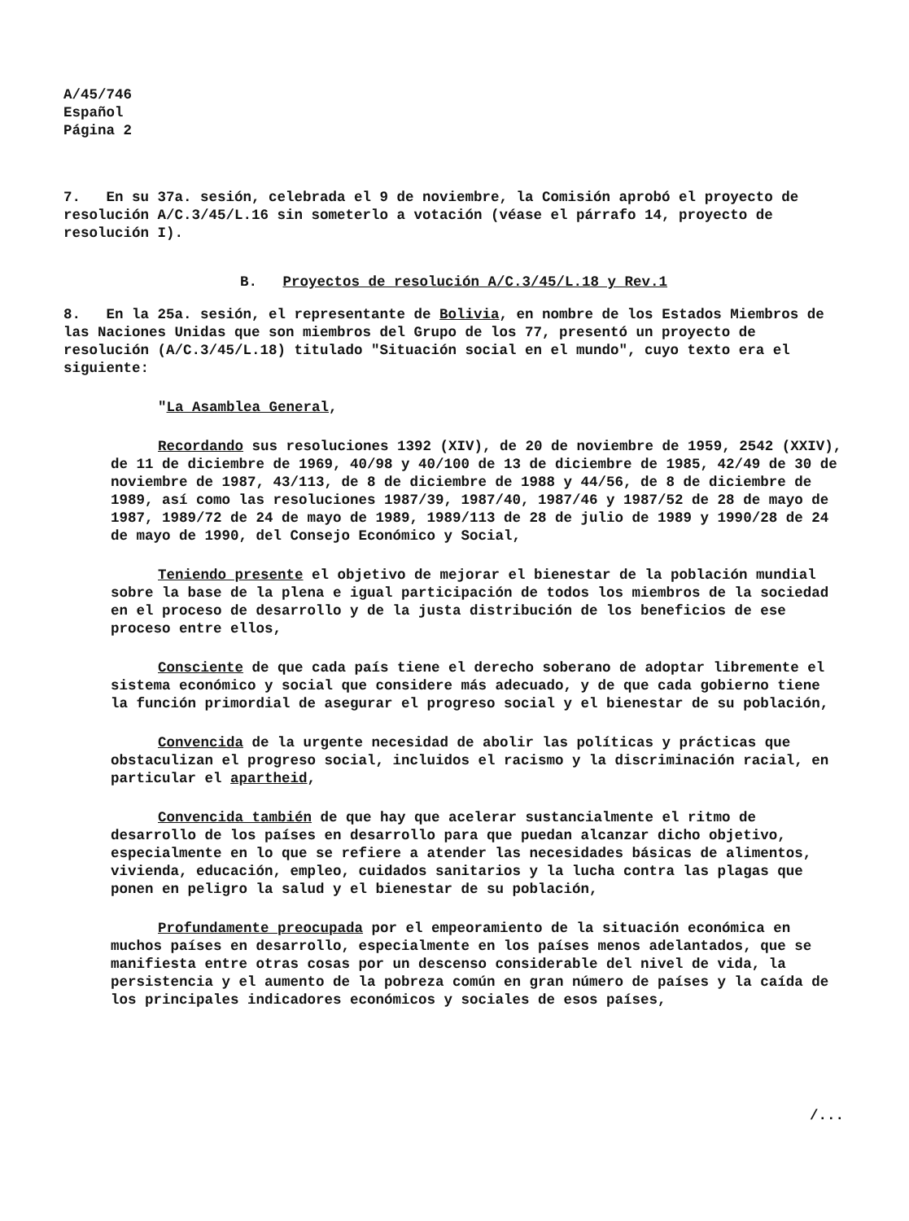A/45/746
Español
Página 2
7. En su 37a. sesión, celebrada el 9 de noviembre, la Comisión aprobó el proyecto de resolución A/C.3/45/L.16 sin someterlo a votación (véase el párrafo 14, proyecto de resolución I).
B. Proyectos de resolución A/C.3/45/L.18 y Rev.1
8. En la 25a. sesión, el representante de Bolivia, en nombre de los Estados Miembros de las Naciones Unidas que son miembros del Grupo de los 77, presentó un proyecto de resolución (A/C.3/45/L.18) titulado "Situación social en el mundo", cuyo texto era el siguiente:
"La Asamblea General,
Recordando sus resoluciones 1392 (XIV), de 20 de noviembre de 1959, 2542 (XXIV), de 11 de diciembre de 1969, 40/98 y 40/100 de 13 de diciembre de 1985, 42/49 de 30 de noviembre de 1987, 43/113, de 8 de diciembre de 1988 y 44/56, de 8 de diciembre de 1989, así como las resoluciones 1987/39, 1987/40, 1987/46 y 1987/52 de 28 de mayo de 1987, 1989/72 de 24 de mayo de 1989, 1989/113 de 28 de julio de 1989 y 1990/28 de 24 de mayo de 1990, del Consejo Económico y Social,
Teniendo presente el objetivo de mejorar el bienestar de la población mundial sobre la base de la plena e igual participación de todos los miembros de la sociedad en el proceso de desarrollo y de la justa distribución de los beneficios de ese proceso entre ellos,
Consciente de que cada país tiene el derecho soberano de adoptar libremente el sistema económico y social que considere más adecuado, y de que cada gobierno tiene la función primordial de asegurar el progreso social y el bienestar de su población,
Convencida de la urgente necesidad de abolir las políticas y prácticas que obstaculizan el progreso social, incluidos el racismo y la discriminación racial, en particular el apartheid,
Convencida también de que hay que acelerar sustancialmente el ritmo de desarrollo de los países en desarrollo para que puedan alcanzar dicho objetivo, especialmente en lo que se refiere a atender las necesidades básicas de alimentos, vivienda, educación, empleo, cuidados sanitarios y la lucha contra las plagas que ponen en peligro la salud y el bienestar de su población,
Profundamente preocupada por el empeoramiento de la situación económica en muchos países en desarrollo, especialmente en los países menos adelantados, que se manifiesta entre otras cosas por un descenso considerable del nivel de vida, la persistencia y el aumento de la pobreza común en gran número de países y la caída de los principales indicadores económicos y sociales de esos países,
/...